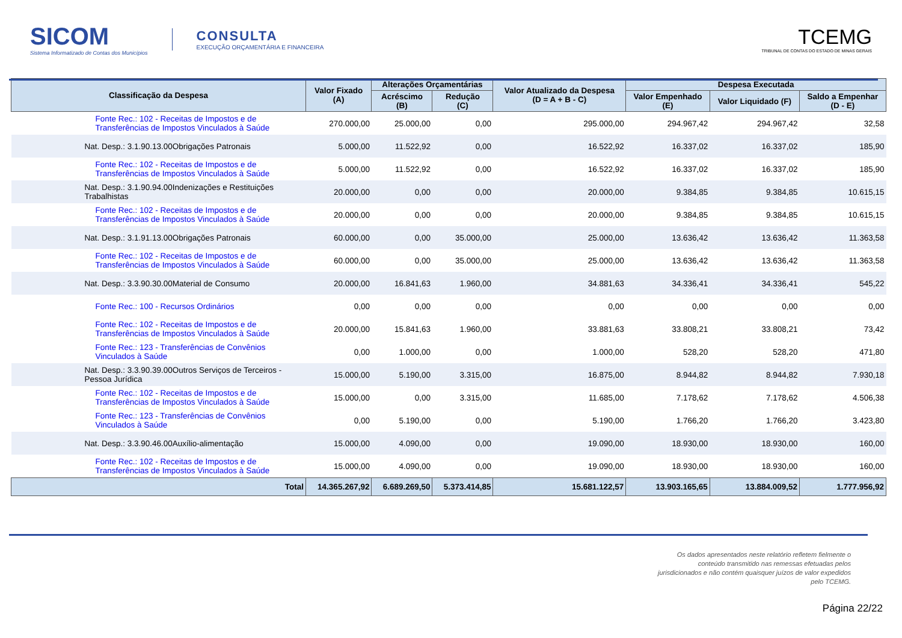SICOM
Sistema Informatizado de Contas dos Municípios
CONSULTA
EXECUÇÃO ORÇAMENTÁRIA E FINANCEIRA
TCEMG
TRIBUNAL DE CONTAS DO ESTADO DE MINAS GERAIS
| Classificação da Despesa | Valor Fixado (A) | Alterações Orçamentárias | | Valor Atualizado da Despesa (D = A + B - C) | Despesa Executada | | |
| --- | --- | --- | --- | --- | --- | --- | --- |
| | | Acréscimo (B) | Redução (C) | | Valor Empenhado (E) | Valor Liquidado (F) | Saldo a Empenhar (D - E) |
| Fonte Rec.: 102 - Receitas de Impostos e de Transferências de Impostos Vinculados à Saúde | 270.000,00 | 25.000,00 | 0,00 | 295.000,00 | 294.967,42 | 294.967,42 | 32,58 |
| Nat. Desp.: 3.1.90.13.00Obrigações Patronais | 5.000,00 | 11.522,92 | 0,00 | 16.522,92 | 16.337,02 | 16.337,02 | 185,90 |
| Fonte Rec.: 102 - Receitas de Impostos e de Transferências de Impostos Vinculados à Saúde | 5.000,00 | 11.522,92 | 0,00 | 16.522,92 | 16.337,02 | 16.337,02 | 185,90 |
| Nat. Desp.: 3.1.90.94.00Indenizações e Restituições Trabalhistas | 20.000,00 | 0,00 | 0,00 | 20.000,00 | 9.384,85 | 9.384,85 | 10.615,15 |
| Fonte Rec.: 102 - Receitas de Impostos e de Transferências de Impostos Vinculados à Saúde | 20.000,00 | 0,00 | 0,00 | 20.000,00 | 9.384,85 | 9.384,85 | 10.615,15 |
| Nat. Desp.: 3.1.91.13.00Obrigações Patronais | 60.000,00 | 0,00 | 35.000,00 | 25.000,00 | 13.636,42 | 13.636,42 | 11.363,58 |
| Fonte Rec.: 102 - Receitas de Impostos e de Transferências de Impostos Vinculados à Saúde | 60.000,00 | 0,00 | 35.000,00 | 25.000,00 | 13.636,42 | 13.636,42 | 11.363,58 |
| Nat. Desp.: 3.3.90.30.00Material de Consumo | 20.000,00 | 16.841,63 | 1.960,00 | 34.881,63 | 34.336,41 | 34.336,41 | 545,22 |
| Fonte Rec.: 100 - Recursos Ordinários | 0,00 | 0,00 | 0,00 | 0,00 | 0,00 | 0,00 | 0,00 |
| Fonte Rec.: 102 - Receitas de Impostos e de Transferências de Impostos Vinculados à Saúde | 20.000,00 | 15.841,63 | 1.960,00 | 33.881,63 | 33.808,21 | 33.808,21 | 73,42 |
| Fonte Rec.: 123 - Transferências de Convênios Vinculados à Saúde | 0,00 | 1.000,00 | 0,00 | 1.000,00 | 528,20 | 528,20 | 471,80 |
| Nat. Desp.: 3.3.90.39.00Outros Serviços de Terceiros - Pessoa Jurídica | 15.000,00 | 5.190,00 | 3.315,00 | 16.875,00 | 8.944,82 | 8.944,82 | 7.930,18 |
| Fonte Rec.: 102 - Receitas de Impostos e de Transferências de Impostos Vinculados à Saúde | 15.000,00 | 0,00 | 3.315,00 | 11.685,00 | 7.178,62 | 7.178,62 | 4.506,38 |
| Fonte Rec.: 123 - Transferências de Convênios Vinculados à Saúde | 0,00 | 5.190,00 | 0,00 | 5.190,00 | 1.766,20 | 1.766,20 | 3.423,80 |
| Nat. Desp.: 3.3.90.46.00Auxílio-alimentação | 15.000,00 | 4.090,00 | 0,00 | 19.090,00 | 18.930,00 | 18.930,00 | 160,00 |
| Fonte Rec.: 102 - Receitas de Impostos e de Transferências de Impostos Vinculados à Saúde | 15.000,00 | 4.090,00 | 0,00 | 19.090,00 | 18.930,00 | 18.930,00 | 160,00 |
| Total | 14.365.267,92 | 6.689.269,50 | 5.373.414,85 | 15.681.122,57 | 13.903.165,65 | 13.884.009,52 | 1.777.956,92 |
Os dados apresentados neste relatório refletem fielmente o conteúdo transmitido nas remessas efetuadas pelos jurisdicionados e não contém quaisquer juízos de valor expedidos pelo TCEMG.
Página 22/22